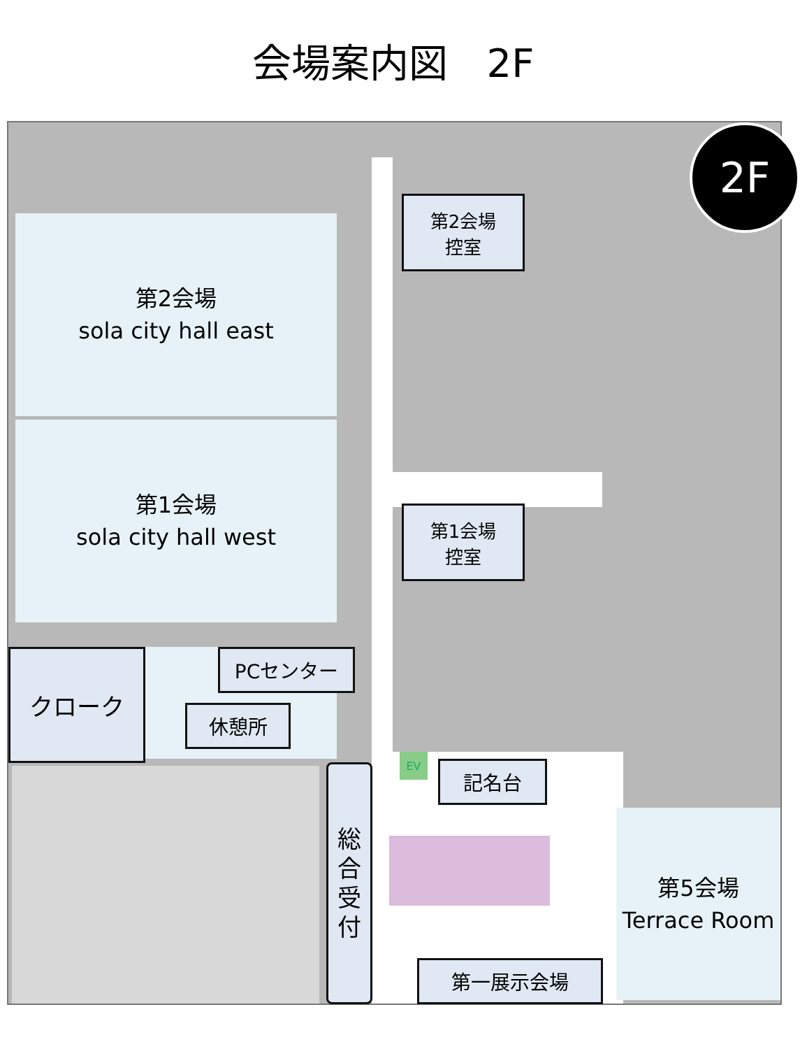会場案内図　2F
第2会場
sola city hall east
第1会場
sola city hall west
第5会場
Terrace Room
第2会場
控室
第1会場
控室
クローク PCセンター
休憩所
記名台
総
合
受
付
第一展示会場
EV
2F